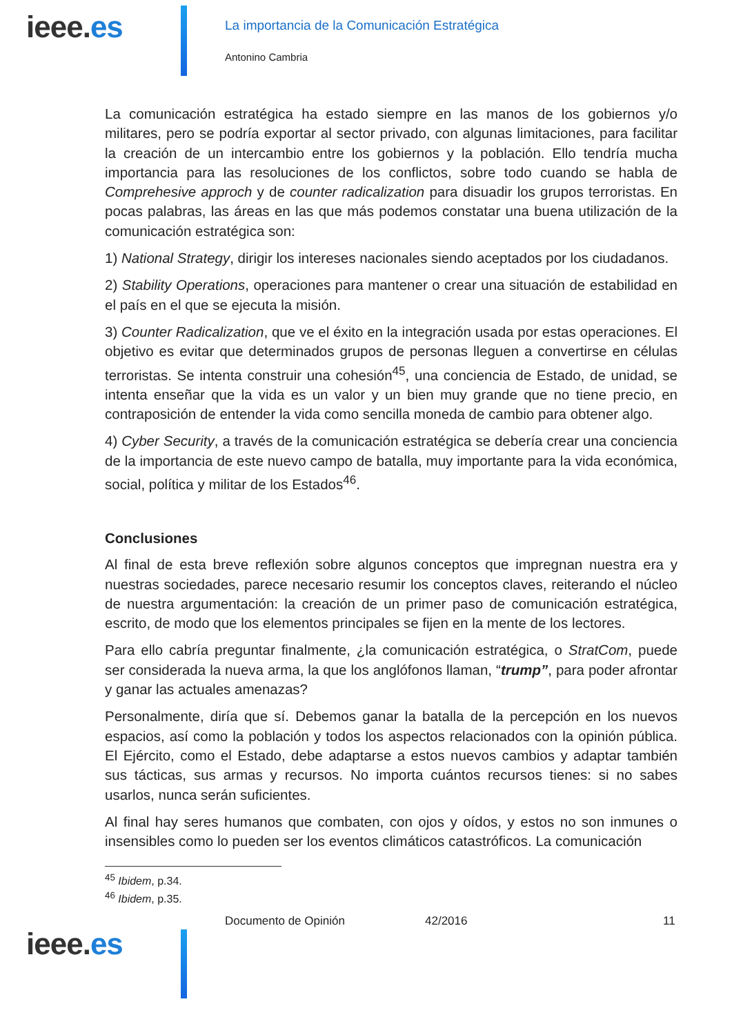ieee.es
La importancia de la Comunicación Estratégica
Antonino Cambria
La comunicación estratégica ha estado siempre en las manos de los gobiernos y/o militares, pero se podría exportar al sector privado, con algunas limitaciones, para facilitar la creación de un intercambio entre los gobiernos y la población. Ello tendría mucha importancia para las resoluciones de los conflictos, sobre todo cuando se habla de Comprehesive approch y de counter radicalization para disuadir los grupos terroristas. En pocas palabras, las áreas en las que más podemos constatar una buena utilización de la comunicación estratégica son:
1) National Strategy, dirigir los intereses nacionales siendo aceptados por los ciudadanos.
2) Stability Operations, operaciones para mantener o crear una situación de estabilidad en el país en el que se ejecuta la misión.
3) Counter Radicalization, que ve el éxito en la integración usada por estas operaciones. El objetivo es evitar que determinados grupos de personas lleguen a convertirse en células terroristas. Se intenta construir una cohesión<sup>45</sup>, una conciencia de Estado, de unidad, se intenta enseñar que la vida es un valor y un bien muy grande que no tiene precio, en contraposición de entender la vida como sencilla moneda de cambio para obtener algo.
4) Cyber Security, a través de la comunicación estratégica se debería crear una conciencia de la importancia de este nuevo campo de batalla, muy importante para la vida económica, social, política y militar de los Estados<sup>46</sup>.
Conclusiones
Al final de esta breve reflexión sobre algunos conceptos que impregnan nuestra era y nuestras sociedades, parece necesario resumir los conceptos claves, reiterando el núcleo de nuestra argumentación: la creación de un primer paso de comunicación estratégica, escrito, de modo que los elementos principales se fijen en la mente de los lectores.
Para ello cabría preguntar finalmente, ¿la comunicación estratégica, o StratCom, puede ser considerada la nueva arma, la que los anglófonos llaman, “trump”, para poder afrontar y ganar las actuales amenazas?
Personalmente, diría que sí. Debemos ganar la batalla de la percepción en los nuevos espacios, así como la población y todos los aspectos relacionados con la opinión pública. El Ejército, como el Estado, debe adaptarse a estos nuevos cambios y adaptar también sus tácticas, sus armas y recursos. No importa cuántos recursos tienes: si no sabes usarlos, nunca serán suficientes.
Al final hay seres humanos que combaten, con ojos y oídos, y estos no son inmunes o insensibles como lo pueden ser los eventos climáticos catastróficos. La comunicación
<sup>45</sup> Ibidem, p.34.
<sup>46</sup> Ibidem, p.35.
ieee.es
Documento de Opinión 42/2016 11